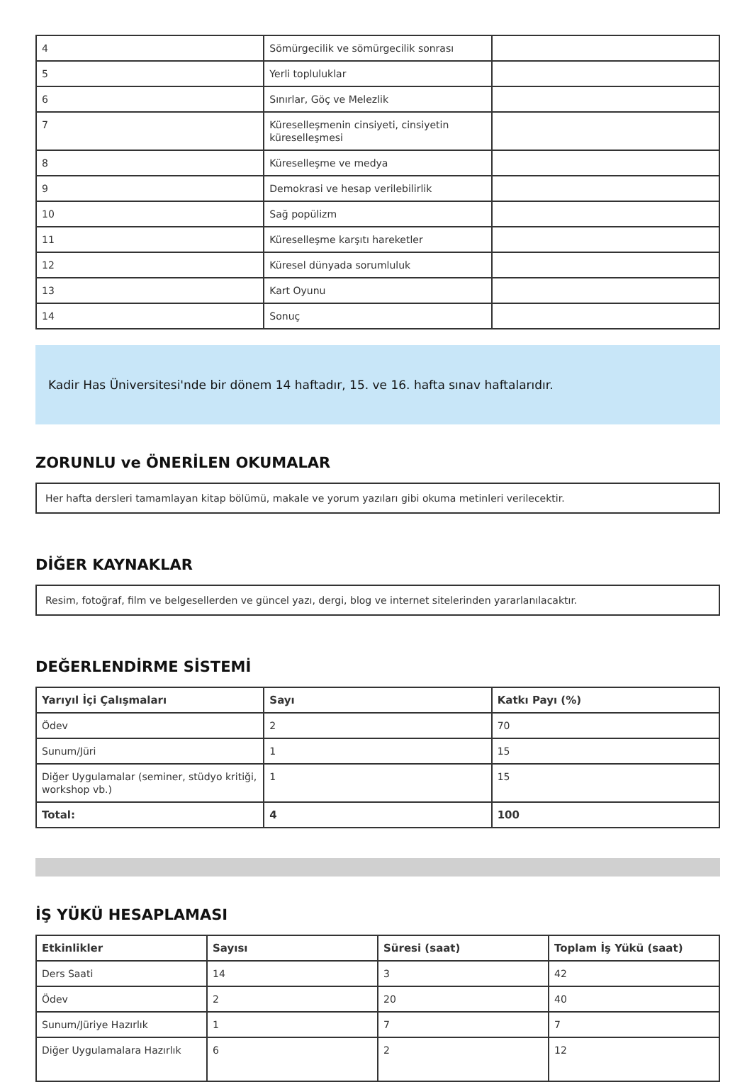| 4 | Sömürgecilik ve sömürgecilik sonrası | |
| 5 | Yerli topluluklar | |
| 6 | Sınırlar, Göç ve Melezlik | |
| 7 | Küreselleşmenin cinsiyeti, cinsiyetin küreselleşmesi | |
| 8 | Küreselleşme ve medya | |
| 9 | Demokrasi ve hesap verilebilirlik | |
| 10 | Sağ popülizm | |
| 11 | Küreselleşme karşıtı hareketler | |
| 12 | Küresel dünyada sorumluluk | |
| 13 | Kart Oyunu | |
| 14 | Sonuç | |
Kadir Has Üniversitesi'nde bir dönem 14 haftadır, 15. ve 16. hafta sınav haftalarıdır.
ZORUNLU ve ÖNERİLEN OKUMALAR
Her hafta dersleri tamamlayan kitap bölümü, makale ve yorum yazıları gibi okuma metinleri verilecektir.
DİĞER KAYNAKLAR
Resim, fotoğraf, film ve belgesellerden ve güncel yazı, dergi, blog ve internet sitelerinden yararlanılacaktır.
DEĞERLENDİRME SİSTEMİ
| Yarıyıl İçi Çalışmaları | Sayı | Katkı Payı (%) |
| --- | --- | --- |
| Ödev | 2 | 70 |
| Sunum/Jüri | 1 | 15 |
| Diğer Uygulamalar (seminer, stüdyo kritiği, workshop vb.) | 1 | 15 |
| Total: | 4 | 100 |
İŞ YÜKÜ HESAPLAMASI
| Etkinlikler | Sayısı | Süresi (saat) | Toplam İş Yükü (saat) |
| --- | --- | --- | --- |
| Ders Saati | 14 | 3 | 42 |
| Ödev | 2 | 20 | 40 |
| Sunum/Jüriye Hazırlık | 1 | 7 | 7 |
| Diğer Uygulamalara Hazırlık | 6 | 2 | 12 |